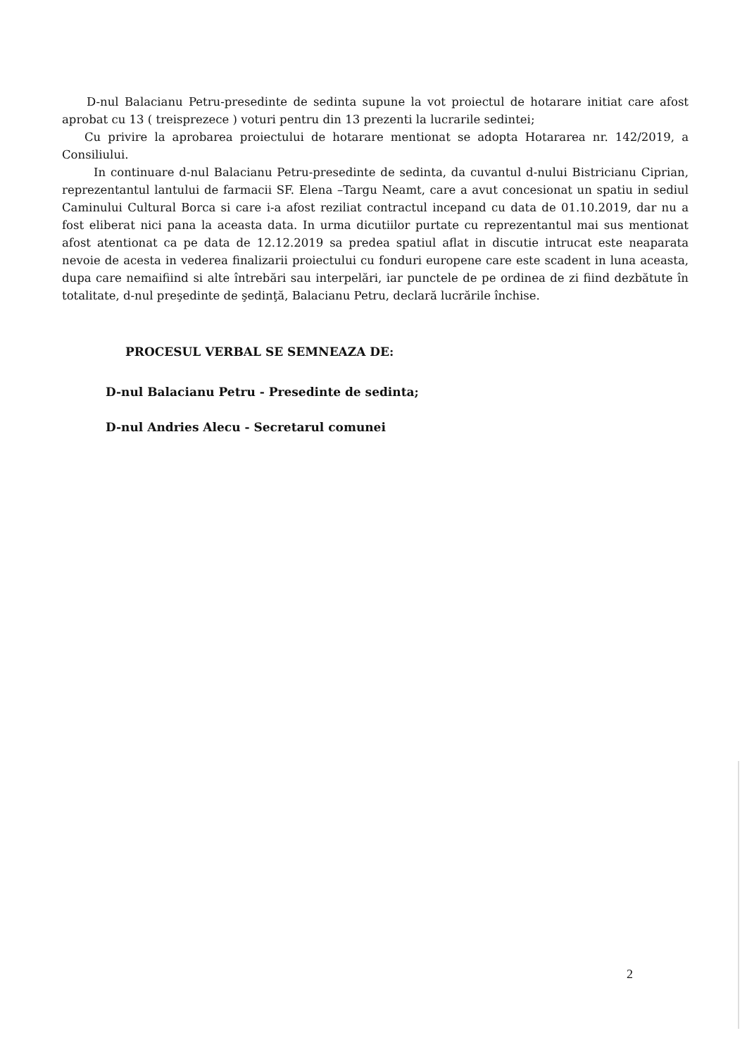D-nul Balacianu Petru-presedinte de sedinta supune la vot proiectul de hotarare initiat care afost aprobat cu 13 ( treisprezece ) voturi pentru din 13 prezenti la lucrarile sedintei;
Cu privire la aprobarea proiectului de hotarare mentionat se adopta Hotararea nr. 142/2019, a Consiliului.
In continuare d-nul Balacianu Petru-presedinte de sedinta, da cuvantul d-nului Bistricianu Ciprian, reprezentantul lantului de farmacii SF. Elena –Targu Neamt, care a avut concesionat un spatiu in sediul Caminului Cultural Borca si care i-a afost reziliat contractul incepand cu data de 01.10.2019, dar nu a fost eliberat nici pana la aceasta data. In urma dicutiilor purtate cu reprezentantul mai sus mentionat afost atentionat ca pe data de 12.12.2019 sa predea spatiul aflat in discutie intrucat este neaparata nevoie de acesta in vederea finalizarii proiectului cu fonduri europene care este scadent in luna aceasta, dupa care nemaifiind si alte întrebări sau interpelări, iar punctele de pe ordinea de zi fiind dezbătute în totalitate, d-nul preşedinte de şedinţă, Balacianu Petru, declară lucrările închise.
PROCESUL VERBAL SE SEMNEAZA DE:
D-nul Balacianu Petru - Presedinte de sedinta;
D-nul Andries Alecu - Secretarul comunei
2